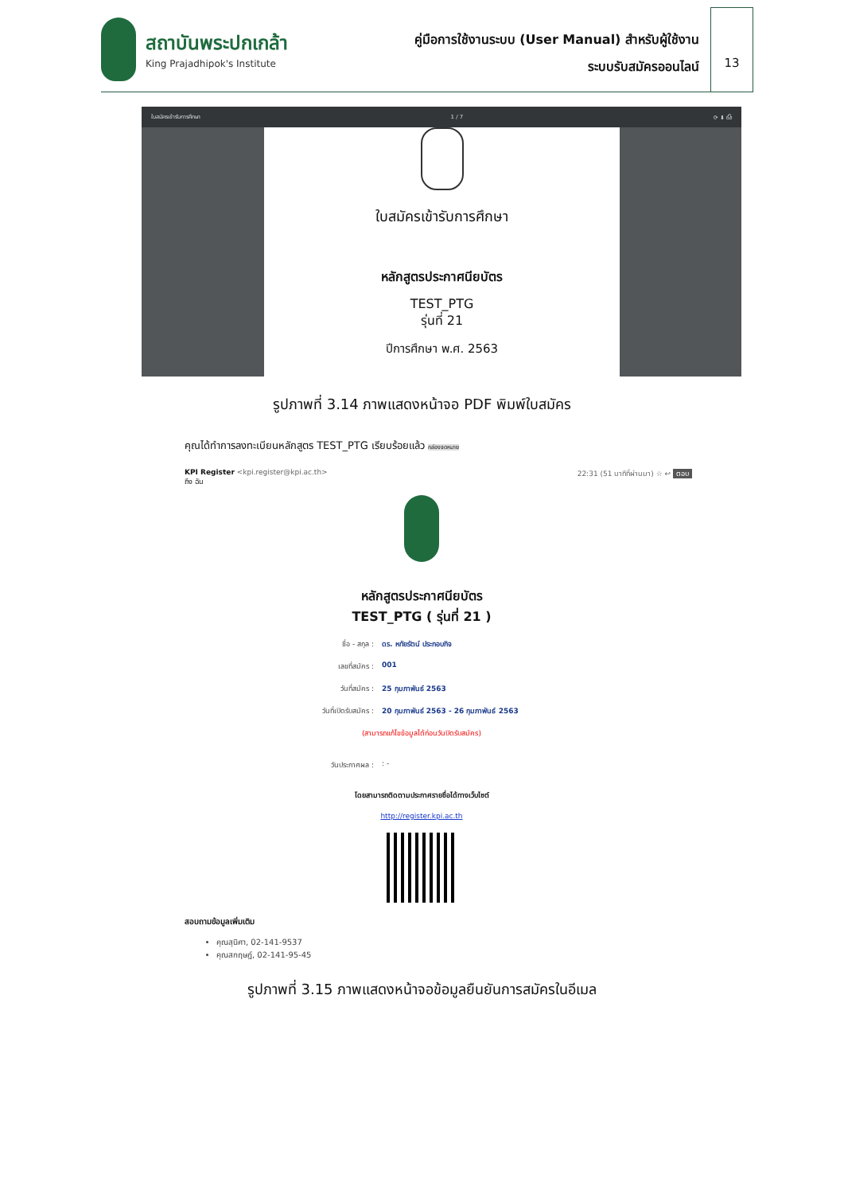สถาบันพระปกเกล้า
King Prajadhipok's Institute
คู่มือการใช้งานระบบ (User Manual) สำหรับผู้ใช้งาน
ระบบรับสมัครออนไลน์
13
ใบสมัครเข้ารับการศึกษา 1 / 7 ⟳ ⬇ ⎙
ใบสมัครเข้ารับการศึกษา
หลักสูตรประกาศนียบัตร
TEST_PTG
รุ่นที่ 21
ปีการศึกษา พ.ศ. 2563
รูปภาพที่ 3.14 ภาพแสดงหน้าจอ PDF พิมพ์ใบสมัคร
คุณได้ทำการลงทะเบียนหลักสูตร TEST_PTG เรียบร้อยแล้ว กล่องจดหมาย
KPI Register <kpi.register@kpi.ac.th>
ถึง ฉัน
22:31 (51 นาทีที่ผ่านมา) ☆ ↩ ตอบ
หลักสูตรประกาศนียบัตร
TEST_PTG ( รุ่นที่ 21 )
ชื่อ - สกุล : ดร. หทัยรัตน์ ประกอบกิจ
เลขที่สมัคร : 001
วันที่สมัคร : 25 กุมภาพันธ์ 2563
วันที่เปิดรับสมัคร : 20 กุมภาพันธ์ 2563 - 26 กุมภาพันธ์ 2563
(สามารถแก้ไขข้อมูลได้ก่อนวันปิดรับสมัคร)
วันประกาศผล :: -
โดยสามารถติดตามประกาศรายชื่อได้ทางเว็บไซต์
http://register.kpi.ac.th
สอบถามข้อมูลเพิ่มเติม
คุณสุนิศา, 02-141-9537
คุณสกฤษฎ์, 02-141-95-45
รูปภาพที่ 3.15 ภาพแสดงหน้าจอข้อมูลยืนยันการสมัครในอีเมล